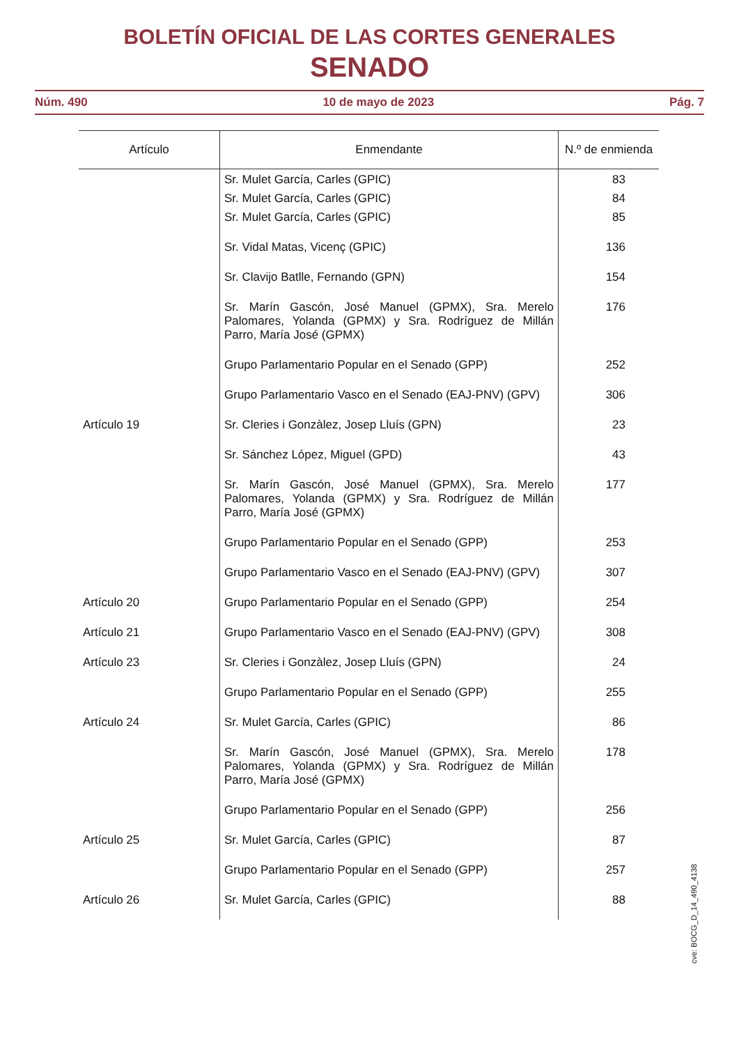BOLETÍN OFICIAL DE LAS CORTES GENERALES
SENADO
Núm. 490 10 de mayo de 2023 Pág. 7
| Artículo | Enmendante | N.º de enmienda |
| --- | --- | --- |
| | Sr. Mulet García, Carles (GPIC) | 83 |
| | Sr. Mulet García, Carles (GPIC) | 84 |
| | Sr. Mulet García, Carles (GPIC) | 85 |
| | Sr. Vidal Matas, Vicenç (GPIC) | 136 |
| | Sr. Clavijo Batlle, Fernando (GPN) | 154 |
| | Sr. Marín Gascón, José Manuel (GPMX), Sra. Merelo Palomares, Yolanda (GPMX) y Sra. Rodríguez de Millán Parro, María José (GPMX) | 176 |
| | Grupo Parlamentario Popular en el Senado (GPP) | 252 |
| | Grupo Parlamentario Vasco en el Senado (EAJ-PNV) (GPV) | 306 |
| Artículo 19 | Sr. Cleries i Gonzàlez, Josep Lluís (GPN) | 23 |
| | Sr. Sánchez López, Miguel (GPD) | 43 |
| | Sr. Marín Gascón, José Manuel (GPMX), Sra. Merelo Palomares, Yolanda (GPMX) y Sra. Rodríguez de Millán Parro, María José (GPMX) | 177 |
| | Grupo Parlamentario Popular en el Senado (GPP) | 253 |
| | Grupo Parlamentario Vasco en el Senado (EAJ-PNV) (GPV) | 307 |
| Artículo 20 | Grupo Parlamentario Popular en el Senado (GPP) | 254 |
| Artículo 21 | Grupo Parlamentario Vasco en el Senado (EAJ-PNV) (GPV) | 308 |
| Artículo 23 | Sr. Cleries i Gonzàlez, Josep Lluís (GPN) | 24 |
| | Grupo Parlamentario Popular en el Senado (GPP) | 255 |
| Artículo 24 | Sr. Mulet García, Carles (GPIC) | 86 |
| | Sr. Marín Gascón, José Manuel (GPMX), Sra. Merelo Palomares, Yolanda (GPMX) y Sra. Rodríguez de Millán Parro, María José (GPMX) | 178 |
| | Grupo Parlamentario Popular en el Senado (GPP) | 256 |
| Artículo 25 | Sr. Mulet García, Carles (GPIC) | 87 |
| | Grupo Parlamentario Popular en el Senado (GPP) | 257 |
| Artículo 26 | Sr. Mulet García, Carles (GPIC) | 88 |
cve: BOCG_D_14_490_4138